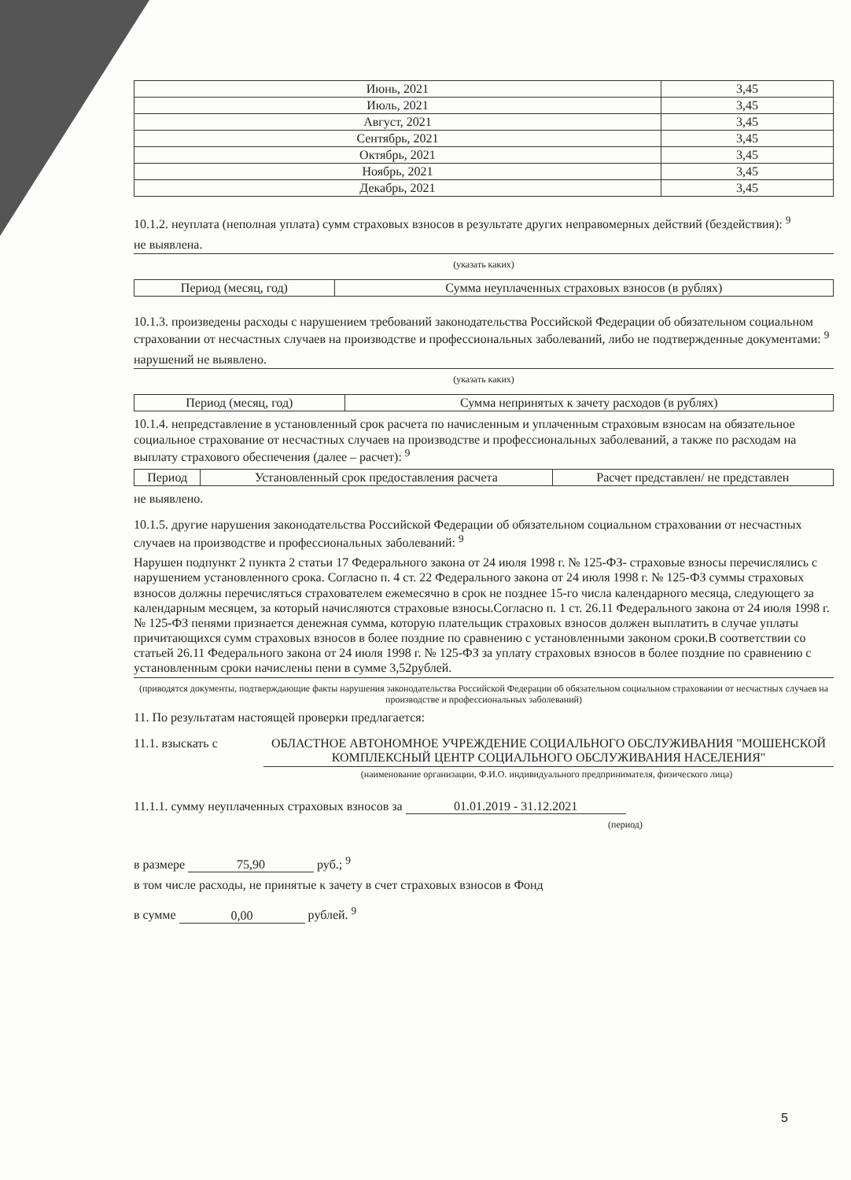| Июнь, 2021 | 3,45 |
| Июль, 2021 | 3,45 |
| Август, 2021 | 3,45 |
| Сентябрь, 2021 | 3,45 |
| Октябрь, 2021 | 3,45 |
| Ноябрь, 2021 | 3,45 |
| Декабрь, 2021 | 3,45 |
10.1.2. неуплата (неполная уплата) сумм страховых взносов в результате других неправомерных действий (бездействия): <sup>9</sup>
не выявлена.
(указать каких)
| Период (месяц, год) | Сумма неуплаченных страховых взносов (в рублях) |
| --- | --- |
10.1.3. произведены расходы с нарушением требований законодательства Российской Федерации об обязательном социальном страховании от несчастных случаев на производстве и профессиональных заболеваний, либо не подтвержденные документами: <sup>9</sup>
нарушений не выявлено.
(указать каких)
| Период (месяц, год) | Сумма непринятых к зачету расходов (в рублях) |
| --- | --- |
10.1.4. непредставление в установленный срок расчета по начисленным и уплаченным страховым взносам на обязательное социальное страхование от несчастных случаев на производстве и профессиональных заболеваний, а также по расходам на выплату страхового обеспечения (далее – расчет): <sup>9</sup>
| Период | Установленный срок предоставления расчета | Расчет представлен/ не представлен |
| --- | --- | --- |
не выявлено.
10.1.5. другие нарушения законодательства Российской Федерации об обязательном социальном страховании от несчастных случаев на производстве и профессиональных заболеваний: <sup>9</sup>
Нарушен подпункт 2 пункта 2 статьи 17 Федерального закона от 24 июля 1998 г. № 125-ФЗ- страховые взносы перечислялись с нарушением установленного срока. Согласно п. 4 ст. 22 Федерального закона от 24 июля 1998 г. № 125-ФЗ суммы страховых взносов должны перечисляться страхователем ежемесячно в срок не позднее 15-го числа календарного месяца, следующего за календарным месяцем, за который начисляются страховые взносы.Согласно п. 1 ст. 26.11 Федерального закона от 24 июля 1998 г. № 125-ФЗ пенями признается денежная сумма, которую плательщик страховых взносов должен выплатить в случае уплаты причитающихся сумм страховых взносов в более поздние по сравнению с установленными законом сроки.В соответствии со статьей 26.11 Федерального закона от 24 июля 1998 г. № 125-ФЗ за уплату страховых взносов в более поздние по сравнению с установленным сроки начислены пени в сумме 3,52рублей.
(приводятся документы, подтверждающие факты нарушения законодательства Российской Федерации об обязательном социальном страховании от несчастных случаев на производстве и профессиональных заболеваний)
11. По результатам настоящей проверки предлагается:
11.1. взыскать с ОБЛАСТНОЕ АВТОНОМНОЕ УЧРЕЖДЕНИЕ СОЦИАЛЬНОГО ОБСЛУЖИВАНИЯ "МОШЕНСКОЙ КОМПЛЕКСНЫЙ ЦЕНТР СОЦИАЛЬНОГО ОБСЛУЖИВАНИЯ НАСЕЛЕНИЯ"
(наименование организации, Ф.И.О. индивидуального предпринимателя, физического лица)
11.1.1. сумму неуплаченных страховых взносов за 01.01.2019 - 31.12.2021
(период)
в размере 75,90 руб.; <sup>9</sup>
в том числе расходы, не принятые к зачету в счет страховых взносов в Фонд
в сумме 0,00 рублей. <sup>9</sup>
5